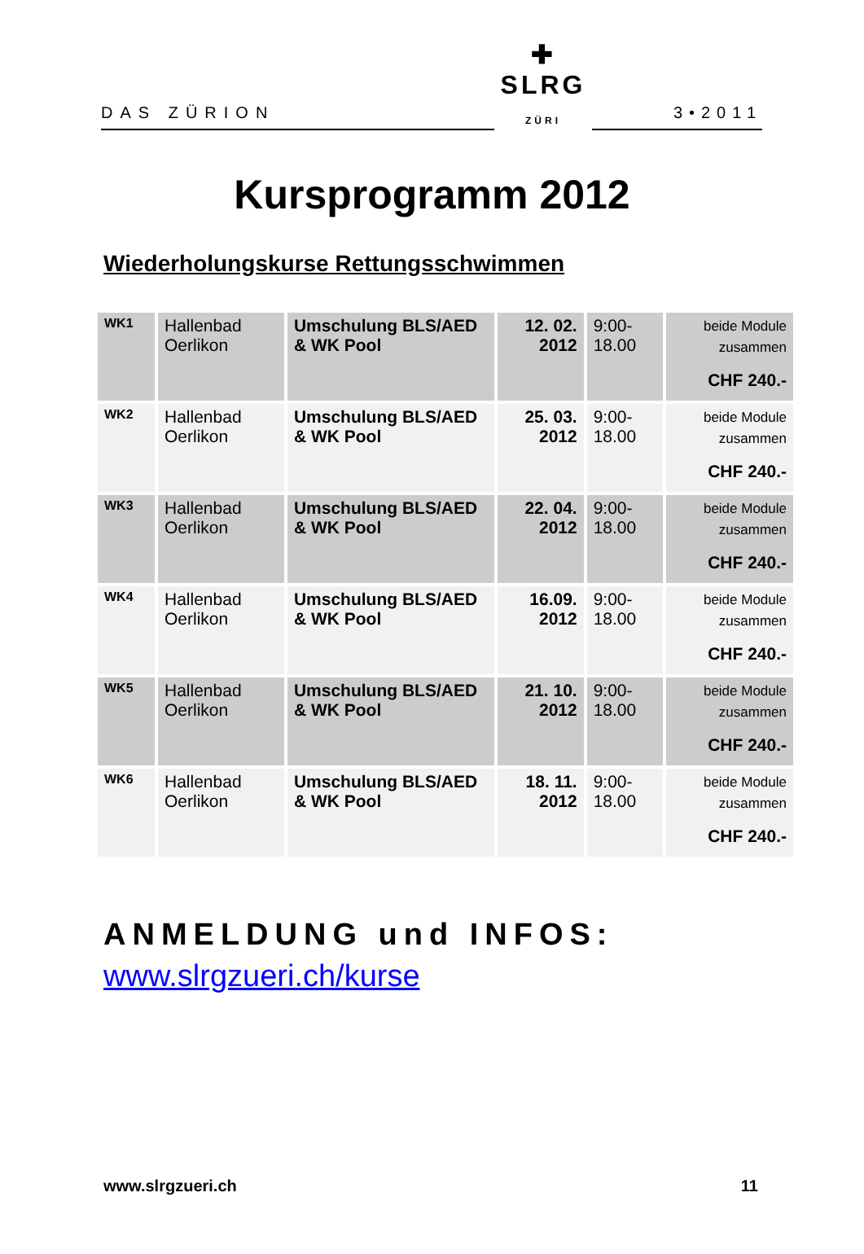DAS ZÜRION
✚
SLRG ZÜRI
3•2011
Kursprogramm 2012
Wiederholungskurse Rettungsschwimmen
| WK1 | Hallenbad Oerlikon | Umschulung BLS/AED & WK Pool | 12. 02. 2012 | 9:00-18.00 | beide Module zusammen CHF 240.- |
| WK2 | Hallenbad Oerlikon | Umschulung BLS/AED & WK Pool | 25. 03. 2012 | 9:00-18.00 | beide Module zusammen CHF 240.- |
| WK3 | Hallenbad Oerlikon | Umschulung BLS/AED & WK Pool | 22. 04. 2012 | 9:00-18.00 | beide Module zusammen CHF 240.- |
| WK4 | Hallenbad Oerlikon | Umschulung BLS/AED & WK Pool | 16.09. 2012 | 9:00-18.00 | beide Module zusammen CHF 240.- |
| WK5 | Hallenbad Oerlikon | Umschulung BLS/AED & WK Pool | 21. 10. 2012 | 9:00-18.00 | beide Module zusammen CHF 240.- |
| WK6 | Hallenbad Oerlikon | Umschulung BLS/AED & WK Pool | 18. 11. 2012 | 9:00-18.00 | beide Module zusammen CHF 240.- |
ANMELDUNG und INFOS:
www.slrgzueri.ch/kurse
www.slrgzueri.ch 11